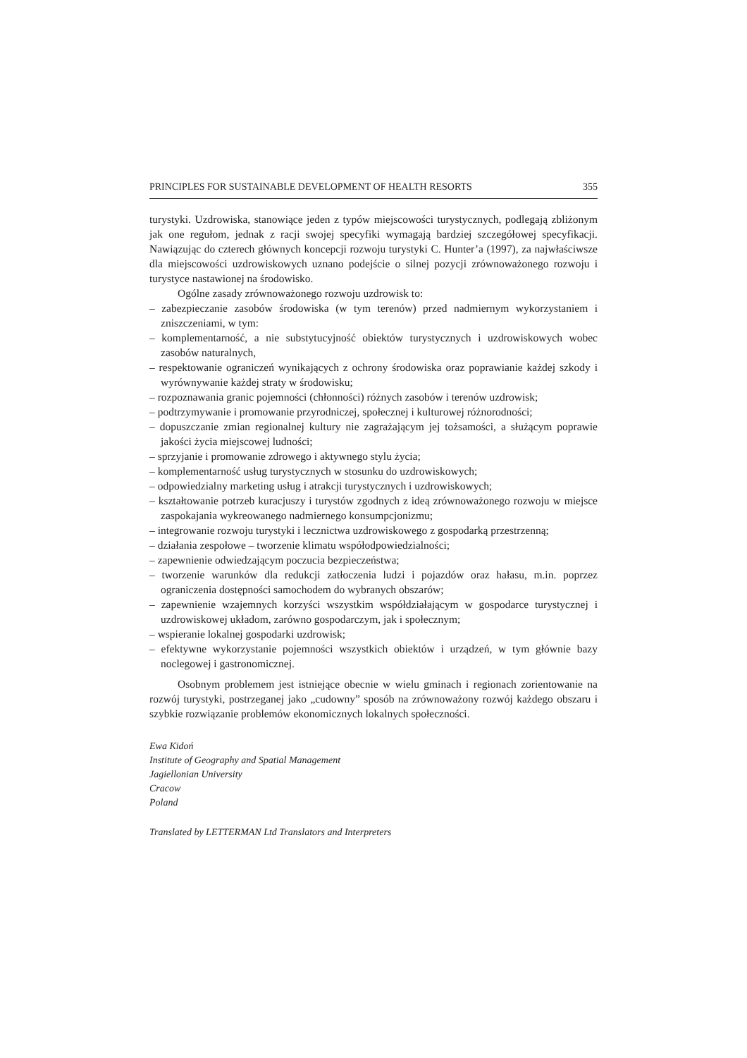PRINCIPLES FOR SUSTAINABLE DEVELOPMENT OF HEALTH RESORTS 355
turystyki. Uzdrowiska, stanowiące jeden z typów miejscowości turystycznych, podlegają zbliżonym jak one regułom, jednak z racji swojej specyfiki wymagają bardziej szczegółowej specyfikacji. Nawiązując do czterech głównych koncepcji rozwoju turystyki C. Hunter’a (1997), za najwłaściwsze dla miejscowości uzdrowiskowych uznano podejście o silnej pozycji zrównoważonego rozwoju i turystyce nastawionej na środowisko.
Ogólne zasady zrównoważonego rozwoju uzdrowisk to:
– zabezpieczanie zasobów środowiska (w tym terenów) przed nadmiernym wykorzystaniem i zniszczeniami, w tym:
– komplementarność, a nie substytucyjność obiektów turystycznych i uzdrowiskowych wobec zasobów naturalnych,
– respektowanie ograniczeń wynikających z ochrony środowiska oraz poprawianie każdej szkody i wyrównywanie każdej straty w środowisku;
– rozpoznawania granic pojemności (chłonności) różnych zasobów i terenów uzdrowisk;
– podtrzymywanie i promowanie przyrodniczej, społecznej i kulturowej różnorodności;
– dopuszczanie zmian regionalnej kultury nie zagrażającym jej tożsamości, a służącym poprawie jakości życia miejscowej ludności;
– sprzyjanie i promowanie zdrowego i aktywnego stylu życia;
– komplementarność usług turystycznych w stosunku do uzdrowiskowych;
– odpowiedzialny marketing usług i atrakcji turystycznych i uzdrowiskowych;
– kształtowanie potrzeb kuracjuszy i turystów zgodnych z ideą zrównoważonego rozwoju w miejsce zaspokajania wykreowanego nadmiernego konsumpcjonizmu;
– integrowanie rozwoju turystyki i lecznictwa uzdrowiskowego z gospodarką przestrzenną;
– działania zespołowe – tworzenie klimatu współodpowiedzialności;
– zapewnienie odwiedzającym poczucia bezpieczeństwa;
– tworzenie warunków dla redukcji zatłoczenia ludzi i pojazdów oraz hałasu, m.in. poprzez ograniczenia dostępności samochodem do wybranych obszarów;
– zapewnienie wzajemnych korzyści wszystkim współdziałającym w gospodarce turystycznej i uzdrowiskowej układom, zarówno gospodarczym, jak i społecznym;
– wspieranie lokalnej gospodarki uzdrowisk;
– efektywne wykorzystanie pojemności wszystkich obiektów i urządzeń, w tym głównie bazy noclegowej i gastronomicznej.
Osobnym problemem jest istniejące obecnie w wielu gminach i regionach zorientowanie na rozwój turystyki, postrzeganej jako „cudowny” sposób na zrównoważony rozwój każdego obszaru i szybkie rozwiązanie problemów ekonomicznych lokalnych społeczności.
Ewa Kidoń
Institute of Geography and Spatial Management
Jagiellonian University
Cracow
Poland
Translated by LETTERMAN Ltd Translators and Interpreters